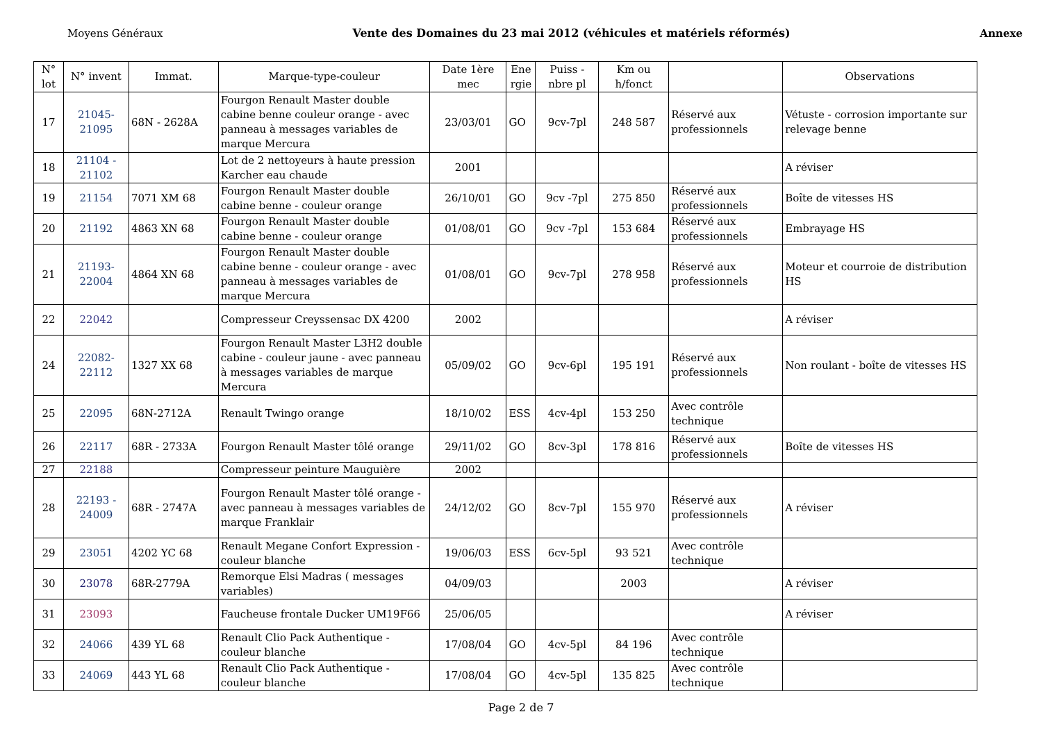Moyens Généraux Vente des Domaines du 23 mai 2012 (véhicules et matériels réformés) Annexe
| N° lot | N° invent | Immat. | Marque-type-couleur | Date 1ère mec | Ene rgie | Puiss - nbre pl | Km ou h/fonct | | Observations |
| --- | --- | --- | --- | --- | --- | --- | --- | --- | --- |
| 17 | 21045- 21095 | 68N - 2628A | Fourgon Renault Master double cabine benne couleur orange - avec panneau à messages variables de marque Mercura | 23/03/01 | GO | 9cv-7pl | 248 587 | Réservé aux professionnels | Vétuste - corrosion importante sur relevage benne |
| 18 | 21104 - 21102 | | Lot de 2 nettoyeurs à haute pression Karcher eau chaude | 2001 | | | | | A réviser |
| 19 | 21154 | 7071 XM 68 | Fourgon Renault Master double cabine benne - couleur orange | 26/10/01 | GO | 9cv -7pl | 275 850 | Réservé aux professionnels | Boîte de vitesses HS |
| 20 | 21192 | 4863 XN 68 | Fourgon Renault Master double cabine benne - couleur orange | 01/08/01 | GO | 9cv -7pl | 153 684 | Réservé aux professionnels | Embrayage HS |
| 21 | 21193- 22004 | 4864 XN 68 | Fourgon Renault Master double cabine benne - couleur orange - avec panneau à messages variables de marque Mercura | 01/08/01 | GO | 9cv-7pl | 278 958 | Réservé aux professionnels | Moteur et courroie de distribution HS |
| 22 | 22042 | | Compresseur Creyssensac DX 4200 | 2002 | | | | | A réviser |
| 24 | 22082- 22112 | 1327 XX 68 | Fourgon Renault Master L3H2 double cabine - couleur jaune - avec panneau à messages variables de marque Mercura | 05/09/02 | GO | 9cv-6pl | 195 191 | Réservé aux professionnels | Non roulant - boîte de vitesses HS |
| 25 | 22095 | 68N-2712A | Renault Twingo orange | 18/10/02 | ESS | 4cv-4pl | 153 250 | Avec contrôle technique | |
| 26 | 22117 | 68R - 2733A | Fourgon Renault Master tôlé orange | 29/11/02 | GO | 8cv-3pl | 178 816 | Réservé aux professionnels | Boîte de vitesses HS |
| 27 | 22188 | | Compresseur peinture Mauguière | 2002 | | | | | |
| 28 | 22193 - 24009 | 68R - 2747A | Fourgon Renault Master tôlé orange - avec panneau à messages variables de marque Franklair | 24/12/02 | GO | 8cv-7pl | 155 970 | Réservé aux professionnels | A réviser |
| 29 | 23051 | 4202 YC 68 | Renault Megane Confort Expression - couleur blanche | 19/06/03 | ESS | 6cv-5pl | 93 521 | Avec contrôle technique | |
| 30 | 23078 | 68R-2779A | Remorque Elsi Madras ( messages variables) | 04/09/03 | | | 2003 | | A réviser |
| 31 | 23093 | | Faucheuse frontale Ducker UM19F66 | 25/06/05 | | | | | A réviser |
| 32 | 24066 | 439 YL 68 | Renault Clio Pack Authentique - couleur blanche | 17/08/04 | GO | 4cv-5pl | 84 196 | Avec contrôle technique | |
| 33 | 24069 | 443 YL 68 | Renault Clio Pack Authentique - couleur blanche | 17/08/04 | GO | 4cv-5pl | 135 825 | Avec contrôle technique | |
Page 2 de 7